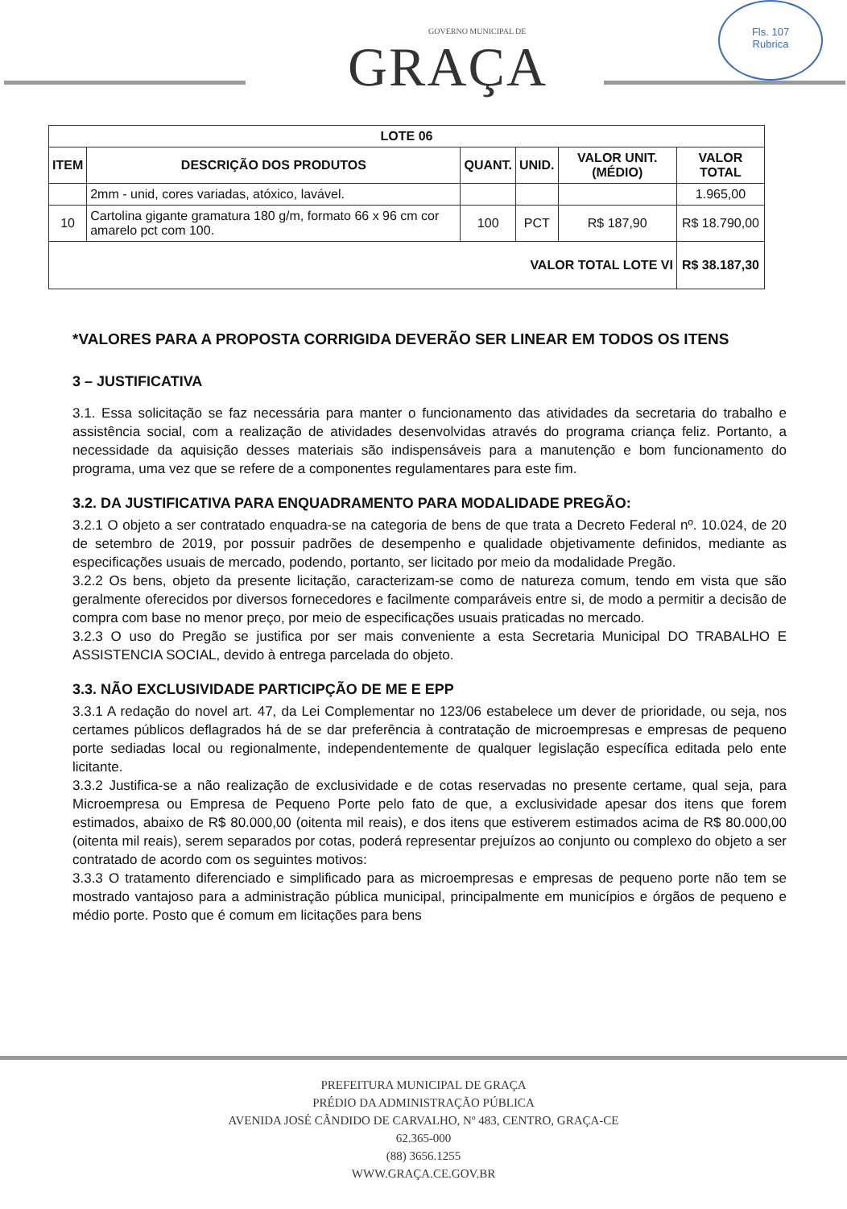GOVERNO MUNICIPAL DE
GRAÇA
Fls. 107
Rubrica
| LOTE 06 | | | | | |
| --- | --- | --- | --- | --- | --- |
| ITEM | DESCRIÇÃO DOS PRODUTOS | QUANT. | UNID. | VALOR UNIT. (MÉDIO) | VALOR TOTAL |
| | 2mm - unid, cores variadas, atóxico, lavável. | | | | 1.965,00 |
| 10 | Cartolina gigante gramatura 180 g/m, formato 66 x 96 cm cor amarelo pct com 100. | 100 | PCT | R$ 187,90 | R$ 18.790,00 |
| VALOR TOTAL LOTE VI | | | | | R$ 38.187,30 |
*VALORES PARA A PROPOSTA CORRIGIDA DEVERÃO SER LINEAR EM TODOS OS ITENS
3 – JUSTIFICATIVA
3.1. Essa solicitação se faz necessária para manter o funcionamento das atividades da secretaria do trabalho e assistência social, com a realização de atividades desenvolvidas através do programa criança feliz. Portanto, a necessidade da aquisição desses materiais são indispensáveis para a manutenção e bom funcionamento do programa, uma vez que se refere de a componentes regulamentares para este fim.
3.2. DA JUSTIFICATIVA PARA ENQUADRAMENTO PARA MODALIDADE PREGÃO:
3.2.1 O objeto a ser contratado enquadra-se na categoria de bens de que trata a Decreto Federal nº. 10.024, de 20 de setembro de 2019, por possuir padrões de desempenho e qualidade objetivamente definidos, mediante as especificações usuais de mercado, podendo, portanto, ser licitado por meio da modalidade Pregão.
3.2.2 Os bens, objeto da presente licitação, caracterizam-se como de natureza comum, tendo em vista que são geralmente oferecidos por diversos fornecedores e facilmente comparáveis entre si, de modo a permitir a decisão de compra com base no menor preço, por meio de especificações usuais praticadas no mercado.
3.2.3 O uso do Pregão se justifica por ser mais conveniente a esta Secretaria Municipal DO TRABALHO E ASSISTENCIA SOCIAL, devido à entrega parcelada do objeto.
3.3. NÃO EXCLUSIVIDADE PARTICIPÇÃO DE ME E EPP
3.3.1 A redação do novel art. 47, da Lei Complementar no 123/06 estabelece um dever de prioridade, ou seja, nos certames públicos deflagrados há de se dar preferência à contratação de microempresas e empresas de pequeno porte sediadas local ou regionalmente, independentemente de qualquer legislação específica editada pelo ente licitante.
3.3.2 Justifica-se a não realização de exclusividade e de cotas reservadas no presente certame, qual seja, para Microempresa ou Empresa de Pequeno Porte pelo fato de que, a exclusividade apesar dos itens que forem estimados, abaixo de R$ 80.000,00 (oitenta mil reais), e dos itens que estiverem estimados acima de R$ 80.000,00 (oitenta mil reais), serem separados por cotas, poderá representar prejuízos ao conjunto ou complexo do objeto a ser contratado de acordo com os seguintes motivos:
3.3.3 O tratamento diferenciado e simplificado para as microempresas e empresas de pequeno porte não tem se mostrado vantajoso para a administração pública municipal, principalmente em municípios e órgãos de pequeno e médio porte. Posto que é comum em licitações para bens
PREFEITURA MUNICIPAL DE GRAÇA
PRÉDIO DA ADMINISTRAÇÃO PÚBLICA
AVENIDA JOSÉ CÂNDIDO DE CARVALHO, Nº 483, CENTRO, GRAÇA-CE
62.365-000
(88) 3656.1255
WWW.GRAÇA.CE.GOV.BR